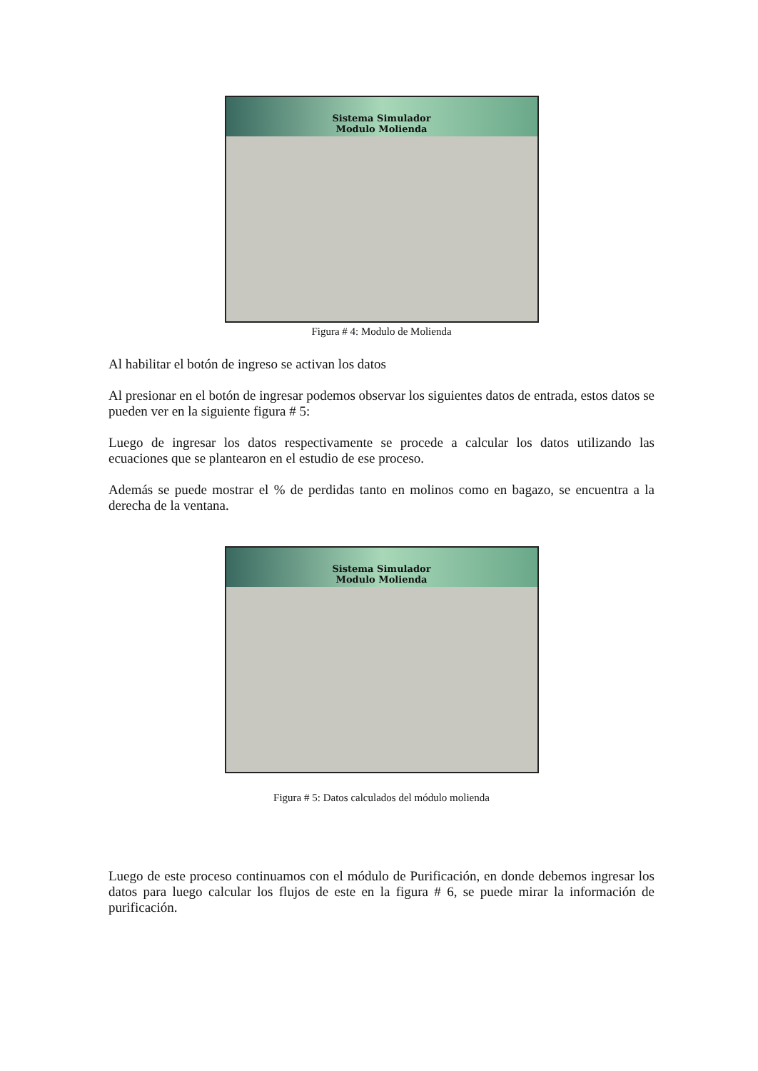Sistema Simulador
Modulo Molienda
Figura # 4: Modulo de Molienda
Al habilitar el botón de ingreso se activan los datos
Al presionar en el botón de ingresar podemos observar los siguientes datos de entrada, estos datos se pueden ver en la siguiente figura # 5:
Luego de ingresar los datos respectivamente se procede a calcular los datos utilizando las ecuaciones que se plantearon en el estudio de ese proceso.
Además se puede mostrar el % de perdidas tanto en molinos como en bagazo, se encuentra a la derecha de la ventana.
Sistema Simulador
Modulo Molienda
Figura # 5: Datos calculados del módulo molienda
Luego de este proceso continuamos con el módulo de Purificación, en donde debemos ingresar los datos para luego calcular los flujos de este en la figura # 6, se puede mirar la información de purificación.